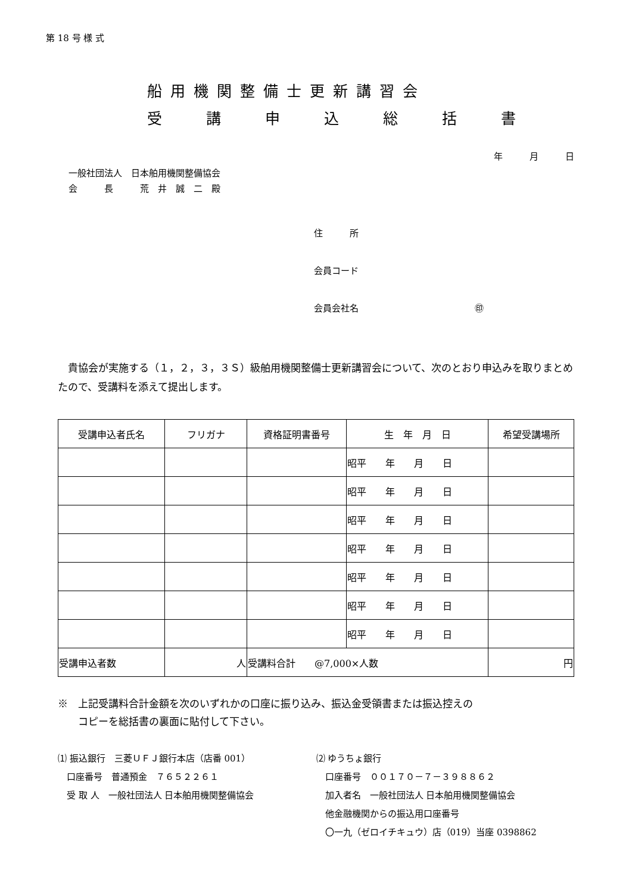第 18 号 様 式
船用機関整備士更新講習会
受 講 申 込 総 括 書
年　　　月　　　日
一般社団法人　日本舶用機関整備協会
会　　　長　　　荒　井　誠　二　殿
住　　　所
会員コード
会員会社名　　　　　　　　　　　　　㊞
　貴協会が実施する（１，２，３，３Ｓ）級舶用機関整備士更新講習会について、次のとおり申込みを取りまとめたので、受講料を添えて提出します。
| 受講申込者氏名 | フリガナ | 資格証明書番号 | 生 年 月 日 | 希望受講場所 |
| --- | --- | --- | --- | --- |
| | | | 昭平 年 月 日 | |
| | | | 昭平 年 月 日 | |
| | | | 昭平 年 月 日 | |
| | | | 昭平 年 月 日 | |
| | | | 昭平 年 月 日 | |
| | | | 昭平 年 月 日 | |
| | | | 昭平 年 月 日 | |
| 受講申込者数 | 人 | 受講料合計 @7,000×人数 | | 円 |
※　上記受講料合計金額を次のいずれかの口座に振り込み、振込金受領書または振込控えの
　　コピーを総括書の裏面に貼付して下さい。
⑴ 振込銀行　三菱ＵＦＪ銀行本店（店番 001）
　口座番号　普通預金　７６５２２６１
　受 取 人　一般社団法人 日本舶用機関整備協会
⑵ ゆうちょ銀行
　口座番号　００１７０－７－３９８８６２
　加入者名　一般社団法人 日本舶用機関整備協会
　他金融機関からの振込用口座番号
　〇一九（ゼロイチキュウ）店（019）当座 0398862